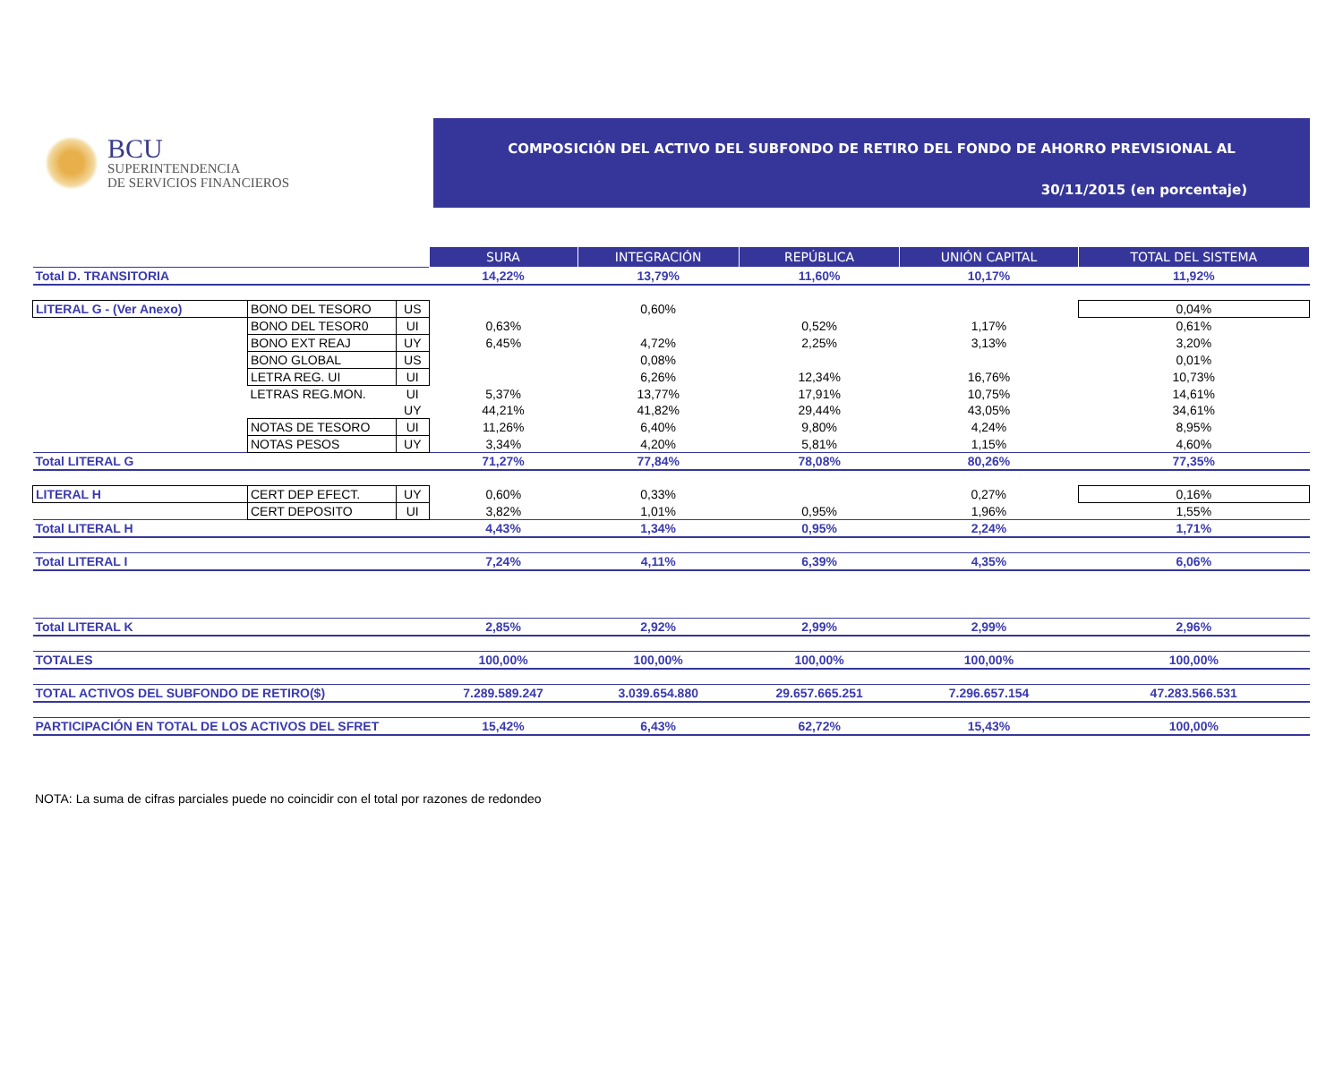BCU
SUPERINTENDENCIA
DE SERVICIOS FINANCIEROS
COMPOSICIÓN DEL ACTIVO DEL SUBFONDO DE RETIRO DEL FONDO DE AHORRO PREVISIONAL AL
30/11/2015 (en porcentaje)
| | | | SURA | INTEGRACIÓN | REPÚBLICA | UNIÓN CAPITAL | TOTAL DEL SISTEMA |
| Total D. TRANSITORIA | | | 14,22% | 13,79% | 11,60% | 10,17% | 11,92% |
| LITERAL G - (Ver Anexo) | BONO DEL TESORO | US | | 0,60% | | | 0,04% |
| | BONO DEL TESOR0 | UI | 0,63% | | 0,52% | 1,17% | 0,61% |
| | BONO EXT REAJ | UY | 6,45% | 4,72% | 2,25% | 3,13% | 3,20% |
| | BONO GLOBAL | US | | 0,08% | | | 0,01% |
| | LETRA REG. UI | UI | | 6,26% | 12,34% | 16,76% | 10,73% |
| | LETRAS REG.MON. | UI | 5,37% | 13,77% | 17,91% | 10,75% | 14,61% |
| | | UY | 44,21% | 41,82% | 29,44% | 43,05% | 34,61% |
| | NOTAS DE TESORO | UI | 11,26% | 6,40% | 9,80% | 4,24% | 8,95% |
| | NOTAS PESOS | UY | 3,34% | 4,20% | 5,81% | 1,15% | 4,60% |
| Total LITERAL G | | | 71,27% | 77,84% | 78,08% | 80,26% | 77,35% |
| LITERAL H | CERT DEP EFECT. | UY | 0,60% | 0,33% | | 0,27% | 0,16% |
| | CERT DEPOSITO | UI | 3,82% | 1,01% | 0,95% | 1,96% | 1,55% |
| Total LITERAL H | | | 4,43% | 1,34% | 0,95% | 2,24% | 1,71% |
| Total LITERAL I | | | 7,24% | 4,11% | 6,39% | 4,35% | 6,06% |
| Total LITERAL K | | | 2,85% | 2,92% | 2,99% | 2,99% | 2,96% |
| TOTALES | | | 100,00% | 100,00% | 100,00% | 100,00% | 100,00% |
| TOTAL ACTIVOS DEL SUBFONDO DE RETIRO($) | | | 7.289.589.247 | 3.039.654.880 | 29.657.665.251 | 7.296.657.154 | 47.283.566.531 |
| PARTICIPACIÓN EN TOTAL DE LOS ACTIVOS DEL SFRET | | | 15,42% | 6,43% | 62,72% | 15,43% | 100,00% |
NOTA: La suma de cifras parciales puede no coincidir con el total por razones de redondeo